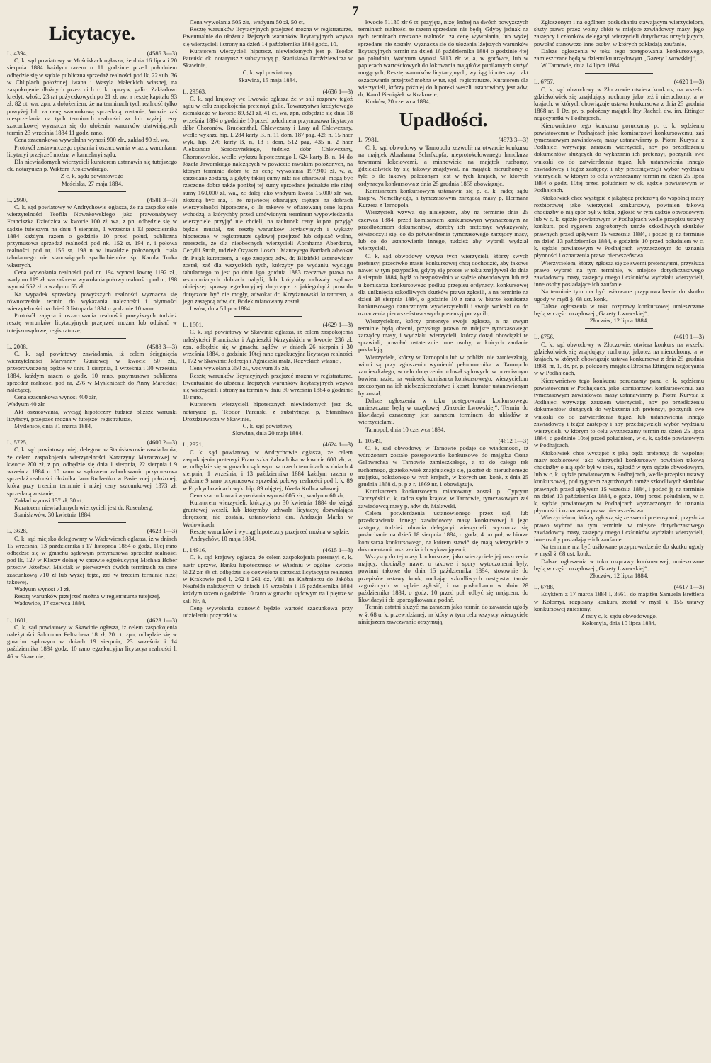7
Licytacye.
L. 4394. (4586 3—3)
C. k. sąd powiatowy w Mościskach ogłasza, że dnia 16 lipca i 20 sierpnia 1884 każdym razem o 11 godzinie przed południem odbędzie się w sądzie publiczna sprzedaż realności pod lk. 22 sub. 36 w Chliplach położonej Iwana i Wasyla Małeckich własnej, na zaspokojenie dłużnych przez nich c. k. uprzyw. galic. Zakładowi kredyt. włośc. 23 rat pożyczkowych po 21 zł. aw. a resztę kapitału 93 zł. 82 ct. wa. zpn. z dołożeniem, że na terminach tych realność tylko powyżej lub za cenę szacunkową sprzedaną zostanie. Wrazie zaś niesprzedania na tych terminach realności za lub wyżej ceny szacunkowej wyznacza się do ułożenia warunków ułatwiających termin 23 września 1884 11 godz. rano.
Cena szacunkowa wywołalna wynosi 900 złr., zakład 90 zł. wa.
Protokół zastawniczego opisania i oszacowania wraz z warunkami licytacyi przejrzeć można w kancelaryi sądu.
Dla niewiadomych wierzycieli kuratorem ustanawia się tutejszego ck. notaryusza p. Wiktora Krókowskiego.
Z c. k. sądu powiatowego
Mościska, 27 maja 1884.
L. 2990. (4581 3—3)
C. k. sąd powiatowy w Andrychowie ogłasza, że na zaspokojenie wierzytelności Teofila Nowakowskiego jako prawonabywcy Franciszka Dziedzica w kwocie 100 zł. wa. z pn. odbędzie się w sądzie tutejszym na dniu 4 sierpnia, 1 września i 13 października 1884 każdym razem o godzinie 10 przed połud. publiczna przymusowa sprzedaż realności pod nk. 152 st. 194 n. i połowa realności pod nr. 156 st. 198 n w Juwałdzie położonych, ciała tabularnego nie stanowiących spadkobierców śp. Karola Turka własnych.
Cena wywołania realności pod nr. 194 wynosi kwotę 1192 zł., wadyum 119 zł. wa zaś cena wywołania połowy realności pod nr. 198 wynosi 552 zł. a wadyum 55 zł.
Na wypadek sprzedaży powyższych realności wyznacza się równocześnie termin do wykazania należności i płynności wierzytelności na dzień 3 listopada 1884 o godzinie 10 rano.
Protokół zajęcia i oszacowania realności powyższych tudzież resztę warunków licytacyjnych przejrzeć można lub odpisać w tutejszo-sądowej registraturze.
L. 2008. (4588 3—3)
C. k. sąd powiatowy zawiadamia, iż celem ściągnięcia wierzytelności Maryanny Guniowej w kwocie 50 złr., przeprowadzoną będzie w dniu 1 sierpnia, 1 września i 30 września 1884, każdym razem o godz. 10 rano, przymusowa publiczna sprzedaż realności pod nr. 276 w Myślenicach do Anny Mareckiej należącej.
Cena szacunkowa wynosi 400 złr,
Wadyum 40 złr.
Akt oszacowania, wyciąg hipoteczny tudzież bliższe warunki licytacyi, przejrzeć można w tutejszej registraturze.
Myślenice, dnia 31 marca 1884.
L. 5725. (4600 2—3)
C. k. sąd powiatowy miej. delegow. w Stanisławowie zawiadamia, że celem zaspokojenia wierzytelności Katarzyny Mazaczowej w kwocie 200 zł. z pn. odbędzie się dnia 1 sierpnia, 22 sierpnia i 9 września 1884 o 10 rano w sądowem zabudowaniu przymusowa sprzedaż realności dłużnika Jana Budzeńko w Pasiecznej położonej, która przy trzecim terminie i niżej ceny szacunkowej 1373 zł. sprzedaną zostanie.
Zakład wynosi 137 zł. 30 ct.
Kuratorem niewiadomych wierzycieli jest dr. Rosenberg.
Stanisławów, 30 kwietnia 1884.
L. 3628. (4623 1—3)
C. k. sąd miejsko delegowany w Wadowicach ogłasza, iż w dniach 15 września, 13 października i 17 listopada 1884 o godz. 10ej rano odbędzie się w gmachu sądowym przymusowa sprzedaż realności pod lk. 127 w Kleczy dolnej w sprawie egzekucyjnej Michała Bober przeciw Józefowi Malciak w pierwszych dwóch terminach za cenę szacunkową 710 zł lub wyżej tejże, zaś w trzecim terminie niżej takowej.
Wadyum wynosi 71 zł.
Resztę warunków przejrzeć można w registraturze tutejszej.
Wadowice, 17 czerwca 1884.
L. 1601. (4628 1—3)
C. k. sąd powiatowy w Skawinie ogłasza, iż celem zaspokojenia należytości Salomona Feltschera 18 zł. 20 ct. zpn. odbędzie się w gmachu sądowym w dniach 19 sierpnia, 23 września i 14 października 1884 godz. 10 rano egzekucyjna licytacya realności l. 46 w Skawinie.
Cena wywołania 505 złr., wadyum 50 zł. 50 ct.
Resztę warunków licytacyjnych przejrzeć można w registraturze. Ewentualnie do ułożenia lżejszych warunków licytacyjnych wzywa się wierzycieli i strony na dzień 14 października 1884 godz. 10.
Kuratorem wierzycieli hipotecz. niewiadomych jest p. Teodor Pareński ck. notaryusz z substytucyą p. Stanisława Droździewicza w Skawinie.
C. k. sąd powiatowy
Skawina, 15 maja 1884.
L. 29563. (4636 1—3)
C. k. sąd krajowy we Lwowie ogłasza że w sali rozpraw tegoż sądu w celu zaspokojenia pretensyi galic. Towarzystwa kredytowego ziemskiego w kwocie 89.321 zł. 41 ct. wa. zpn. odbędzie się dnia 18 września 1884 o godzinie 10 przed południem przymusowa licytacya dóbr Choronów, Bruckenthal, Chlewczany i Lasy ad Chlewczany, wedle wykazu hip. l. 284 karty B. n. 11 dom. 187 pag. 426 n. 15 haer wyk. hip. 276 karty B. n. 13 i dom. 512 pag. 435 n. 2 haer Aleksandra Soroczyńskiego, tudzież dóbr Chlewczany, Choronowskie, wedle wykazu hipotecznego l. 624 karty B. n. 14 do Józefa Jaworskiego należących w powiecie rawskim położonych, na którym terminie dobra te za cenę wywołania 197.900 zł. w. a. sprzedane zostaną, a gdyby takiej sumy nikt nie ofiarował, mogą być rzeczone dobra także poniżej tej sumy sprzedane jednakże nie niżej sumy 160.000 zł. wa., ze dalej jako wadyum kwota 15.000 złr. wa. złożoną być ma, i że najwięcej ofiarujący ciężące na dobrach wierzytelności hipoteczne, o ile takowe w ofiarowaną cenę kupna wchodzą, a którychby przed umówionym terminem wypowiedzenia wierzyciele przyjąć nie chcieli, na rachunek ceny kupna przyjąć będzie musiał, zaś resztę warunków licytacyjnych i wykazy hipoteczne, w registraturze sądowej przejrzeć lub odpisać wolno, nareszcie, że dla nieobecnych wierzycieli Abrahama Aberdama, Cecylii Stroh, tudzież Ozyasza Losch i Maureyego Bardach adwokat dr. Pająk kuratorem, a jego zastępcą adw. dr. Bliziński ustanowiony został, zaś dla wszystkich tych, którzyby po wydaniu wyciągu tabularnego to jest po dniu 1go grudnia 1883 rzeczowe prawa na wspomnianych dobrach nabyli, lub którymby uchwały sądowe niniejszej sprawy egzekucyjnej dotyczące z jakiegobądź powodu doręczone być nie mogły, adwokat dr. Krzyżanowski kuratorem, a jego zastępcą adw. dr. Bodek mianowany został.
Lwów, dnia 5 lipca 1884.
L. 1601. (4629 1—3)
C. k. sąd powiatowy w Skawinie ogłasza, iż celem zaspokojenia należytości Franciszka i Agnieszki Narzyńskich w kwocie 236 zł. zpn. odbędzie się w gmachu sądów. w dniach 26 sierpnia i 30 września 1884, o godzinie 10tej rano egzekucyjna licytacya realności l. 172 w Skawinie Jędrzeja i Agnieszki małż. Rożyckich własnej.
Cena wywołania 350 zł., wadyum 35 złr.
Resztę warunków licytacyjnych przejrzeć można w registraturze. Ewentualnie do ułożenia lżejszych warunków licytacyjnych wzywa się wierzycieli i strony na termin w dniu 30 września 1884 o godzinie 10 rano.
Kuratorem wierzycieli hipotecznych niewiadomych jest ck. notaryusz p. Teodor Pareński z substytucyą p. Stanisława Droździewicza w Skawinie.
C. k. sąd powiatowy
Skawina, dnia 20 maja 1884.
L. 2821. (4624 1—3)
C k. sąd powiatowy w Andrychowie ogłasza, że celem zaspokojenia pretensyi Franciszka Zabradnika w kwocie 600 złr. a. w. odbędzie się w gmachu sądowym w trzech terminach w dniach 4 sierpnia, 1 września, i 13 października 1884 każdym razem o godzinie 9 rano przymusowa sprzedaż połowy realności pod l. k. 89 w Frydrychowicach wyk. hip. 89 objętej, Józefa Kolbra własnej.
Cena szacunkowa i wywołania wynosi 605 złr., wadyum 60 złr.
Kuratorem wierzycieli, którzyby po 30 kwietnia 1884 do księgi gruntowej weszli, lub którymby uchwała licytacyę dozwalająca doręczoną nie została, ustanowiono dra. Andrzeja Marka w Wadowicach.
Resztę warunków i wyciąg hipoteczny przejrzeć można w sądzie.
Andrychów, 10 maja 1884.
L. 14916. (4615 1—3)
C. k. sąd krajowy ogłasza, że celem zaspokojenia pretensyi c. k. austr uprzyw. Banku hipotecznego w Wiedniu w ogólnej kwocie 6522 złr 88 ct. odbędzie się dozwolona sprzedaż licytacyjna realności w Krakowie pod l. 262 i 261 dz. VIII. na Kaźmierzu do Jakóba Neufelda należących w dniach 16 września i 16 października 1884 każdym razem o godzinie 10 rano w gmachu sądowym na I piętrze w sali Nr. 8.
Cenę wywołania stanowić będzie wartość szacunkowa przy udzieleniu pożyczki w
kwocie 51130 złr 6 ct. przyjęta, niżej której na dwóch powyższych terminach realności te razem sprzedane nie będą. Gdyby jednak na tych terminach rzeczone realności za cenę wywołania, lub wyżej sprzedane nie zostały, wyznacza się do ułożenia lżejszych warunków licytacyjnych termin na dzień 16 października 1884 o godzinie 4tej po południu. Wadyum wynosi 5113 złr w. a. w gotówce, lub w papierach wartościowych do lokowania majątków pupilarnych służyć mogących. Resztę warunków licytacyjnych, wyciąg hipoteczny i akt oszacowania przejrzeć można w tut. sąd. registraturze. Kuratorem dla wierzycieli, którzy później do hipoteki weszli ustanowiony jest adw. dr. Karol Pieniążek w Krakowie.
Kraków, 20 czerwca 1884.
Upadłości.
L. 7981. (4573 3—3)
C. k. sąd obwodowy w Tarnopolu zezwolił na otwarcie konkursu na majątek Abrahama Schafkopfa, nieprotokołowanego handlarza towarami łokciowemi, a mianowicie na majątek ruchomy, gdziekolwiek by się takowy znajdywał, na majątek nieruchomy o tyle o ile takowy położonym jest w tych krajach, w których ordynacya konkursowa z dnia 25 grudnia 1868 obowiązuje.
Komisarzem konkursowym ustanawia się p. c. k. radcę sądu krajow. Nemethy'ego, a tymczasowym zarządcą masy p. Hermana Kurzera z Tarnopola.
Wierzycieli wzywa się niniejszem, aby na terminie dnia 25 czerwca 1884, przed komisarzem konkursowym wyznaczonym za przedłożeniem dokumentów, któreby ich pretensye wykazywały, oświadczyli się, co do potwierdzenia tymczasowego zarządcy masy, lub co do ustanowienia innego, tudzież aby wybrali wydział wierzycieli.
C. k. sąd obwodowy wzywa tych wierzycieli, którzy swych pretensyj przeciwko masie konkursowej chcą dochodzić, aby takowe nawet w tym przypadku, gdyby się proces w toku znajdywał do dnia 8 sierpnia 1884, bądź to bezpośrednio w sądzie obwodowym lub też u komisarza konkursowego podług przepisu ordynacyi konkursowej dla uniknięcia szkodliwych skutków prawa zgłosili, a na terminie na dzień 28 sierpnia 1884, o godzinie 10 z rana w biurze komisarza konkursowego oznaczonym wywierzytelnili i swoje wnioski co do oznaczenia pierwszeństwa swych pretensyj poczynili.
Wierzycielom, którzy pretensye swoje zgłoszą, a na owym terminie będą obecni, przysługa prawo na miejsce tymczasowego zarządcy masy, i wydziału wierzycieli, którzy dotąd obowiązki te sprawiali, powołać ostatecznie inne osoby, w których zaufanie pokładają.
Wierzyciele, którzy w Tarnopolu lub w pobliżu nie zamieszkują, winni są przy zgłoszeniu wymienić pełnomocnika w Tarnopolu zamieszkałego, w celu doręczenia uchwał sądowych, w przeciwnym bowiem razie, na wniosek komisarza konkursowego, wierzycielom rzeczonym na ich niebezpieczeństwo i koszt, kurator ustanowionym by został.
Dalsze ogłoszenia w toku postępowania konkursowego umieszczane będą w urzędowej „Gazecie Lwowskiej“. Termin do likwidacyi oznaczony jest zarazem terminem do układów z wierzycielami.
Tarnopol, dnia 10 czerwca 1884.
L. 10549. (4612 1—3)
C. k. sąd obwodowy w Tarnowie podaje do wiadomości, iż wdrożonem zostało postępowanie konkursowe do majątku Osera Gelbwachsa w Tarnowie zamieszkałego, a to do całego tak ruchomego, gdziekolwiek znajdującego się, jakoteż do nieruchomego majątku, położonego w tych krajach, w których ust. konk. z dnia 25 grudnia 1868 d. p. p z r. 1869 nr. 1 obowiązuje.
Komisarzem konkursowym mianowany został p. Cypryan Tarczyński c. k. radca sądu krajow. w Tarnowie, tymczasowym zaś zawiadowcą masy p. adw. dr. Malawski.
Celem potwierdzenia ustanowionego przez sąd, lub przedstawienia innego zawiadowcy masy konkursowej i jego zastępcy, tudzież obrania delegacyi wierzycieli, wyznacza się posłuchanie na dzień 18 sierpnia 1884, o godz. 4 po poł. w biurze komisarza konkursowego, na którem stawić się mają wierzyciele z dokumentami roszczenia ich wykazującemi.
Wszyscy do tej masy konkursowej jako wierzyciele jej roszczenia mający, chociażby nawet o takowe i spory wytoczonemi były, powinni takowe do dnia 15 października 1884, stosownie do przepisów ustawy konk. unikając szkodliwych następstw tamże zagrożonych w sądzie zgłosić, i na posłuchaniu w dniu 28 października 1884, o godz. 10 przed poł. odbyć się mającem, do likwidacyi i do uporządkowania podać.
Termin ostatni służyć ma zarazem jako termin do zawarcia ugody w §. 68 u. k. przewidzianej, na który w tym celu wszyscy wierzyciele niniejszem zawezwanie otrzymują.
Zgłoszonym i na ogólnem posłuchaniu stawającym wierzycielom, służy prawo przez wolny obiór w miejsce zawiadowcy masy, jego zastępcy i członków delegacyi wierzycieli dotychczas urzędujących, powołać stanowczo inne osoby, w których pokładają zaufanie.
Dalsze ogłoszenia w toku tego postępowania konkursowego, zamieszczane będą w dzienniku urzędowym „Gazety Lwowskiej“.
W Tarnowie, dnia 14 lipca 1884.
L. 6757. (4620 1—3)
C. k. sąd obwodowy w Złoczowie otwiera konkurs, na wszelki gdziekolwiek się znajdujący ruchomy jako też i nieruchomy, a w krajach, w których obowiązuje ustawa konkursowa z dnia 25 grudnia 1868 nr. 1 Dz. pr. p. położony majątek Itty Racheli dw. im. Ettinger negocyantki w Podhajcach.
Kierownictwo tego konkursu poruczamy p. c. k. sędziemu powiatowemu w Podhajcach jako komisarzowi konkursowemu, zaś tymczasowym zawiadowcą masy ustanawiamy p. Piotra Kurysia z Podhajec, wzywając zarazem wierzycieli, aby po przedłożeniu dokumentów służących do wykazania ich pretensyj, poczynili swe wnioski co do zatwierdzenia tegoż, lub ustanowienia innego zawiadowcy i tegoż zastępcy, i aby przedsięwzięli wybór wydziału wierzycieli, w którym to celu wyznaczamy termin na dzień 25 lipca 1884 o godz. 10tej przed południem w ck. sądzie powiatowym w Podhajcach.
Ktokolwiek chce wystąpić z jakąbądź pretensyą do wspólnej masy rozbiorowej jako wierzyciel konkursowy, powinien takową chociażby o nią spór był w toku, zgłosić w tym sądzie obwodowym lub w c. k. sądzie powiatowym w Podhajcach wedle przepisu ustawy konkurs. pod rygorem zagrożonych tamże szkodliwych skutków prawnych przed upływem 15 września 1884, i podać ją na terminie na dzień 13 października 1884, o godzinie 10 przed południem w c. k. sądzie powiatowym w Podhajcach wyznaczonym do uznania płynności i oznaczenia prawa pierwszeństwa.
Wierzycielom, którzy zgłoszą się ze swemi pretensyami, przysłuża prawo wybrać na tym terminie, w miejsce dotychczasowego zawiadowcy masy, zastępcy onego i członków wydziału wierzycieli, inne osoby posiadające ich zaufanie.
Na terminie tym ma być usiłowane przyprowadzenie do skutku ugody w myśl §. 68 ust. konk.
Dalsze ogłoszenia w toku rozprawy konkursowej umieszczane będą w części urzędowej „Gazety Lwowskiej“.
Złoczów, 12 lipca 1884.
L. 6756. (4619 1—3)
C. k. sąd obwodowy w Złoczowie, otwiera konkurs na wszelki gdziekolwiek się znajdujący ruchomy, jakoteż na nieruchomy, a w krajach, w których obowiązuje ustawa konkursowa z dnia 25 grudnia 1868, nr. 1. dz. pr. p. położony majątek Efroima Ettingera negocyanta w w Podhajcach.
Kierownictwo tego konkursu poruczamy panu c. k. sędziemu powiatowemu w Podhajcach, jako komisarzowi konkursowemu, zaś tymczasowym zawiadowcą masy ustanawiamy p. Piotra Kurysia z Podhajec, wzywając zarazem wierzycieli, aby po przedłożeniu dokumentów służących do wykazania ich pretensyj, poczynili swe wnioski co do zatwierdzenia tegoż, lub ustanowienia innego zawiadowcy i tegoż zastępcy i aby przedsięwzięli wybór wydziału wierzycieli, w którym to celu wyznaczamy termin na dzień 25 lipca 1884, o godzinie 10tej przed południem, w c. k. sądzie powiatowym w Podhajcach.
Ktokolwiek chce wystąpić z jaką bądź pretensyą do wspólnej masy rozbiorowej jako wierzyciel konkursowy, powinien takową chociażby o nią spór był w toku, zgłosić w tym sądzie obwodowym, lub w c. k. sądzie powiatowym w Podhajcach, wedle przepisu ustawy konkursowej, pod rygorem zagrożonych tamże szkodliwych skutków prawnych przed upływem 15 września 1884, i podać ją na terminie na dzień 13 października 1884, o godz. 10tej przed południem, w c. k. sądzie powiatowym w Podhajcach wyznaczonym do uznania płynności i oznaczenia prawa pierwszeństwa.
Wierzycielom, którzy zgłoszą się ze swemi pretensyami, przysłuża prawo wybrać na tym terminie w miejsce dotychczasowego zawiadowcy masy, zastępcy onego i członków wydziału wierzycieli, inne osoby posiadające ich zaufanie.
Na terminie ma być usiłowane przyprowadzenie do skutku ugody w myśl §. 68 ust. konk.
Dalsze ogłoszenia w toku rozprawy konkursowej, umieszczane będą w części urzędowej „Gazety Lwowskiej“.
Złoczów, 12 lipca 1884.
L. 6788. (4617 1—3)
Edyktem z 17 marca 1884 l. 3661, do majątku Samuela Brettlera w Kołomyi, rozpisany konkurs, został w myśl §. 155 ustawy konkursowej zniesiony.
Z rady c. k. sądu obwodowego.
Kołomyja, dnia 10 lipca 1884.